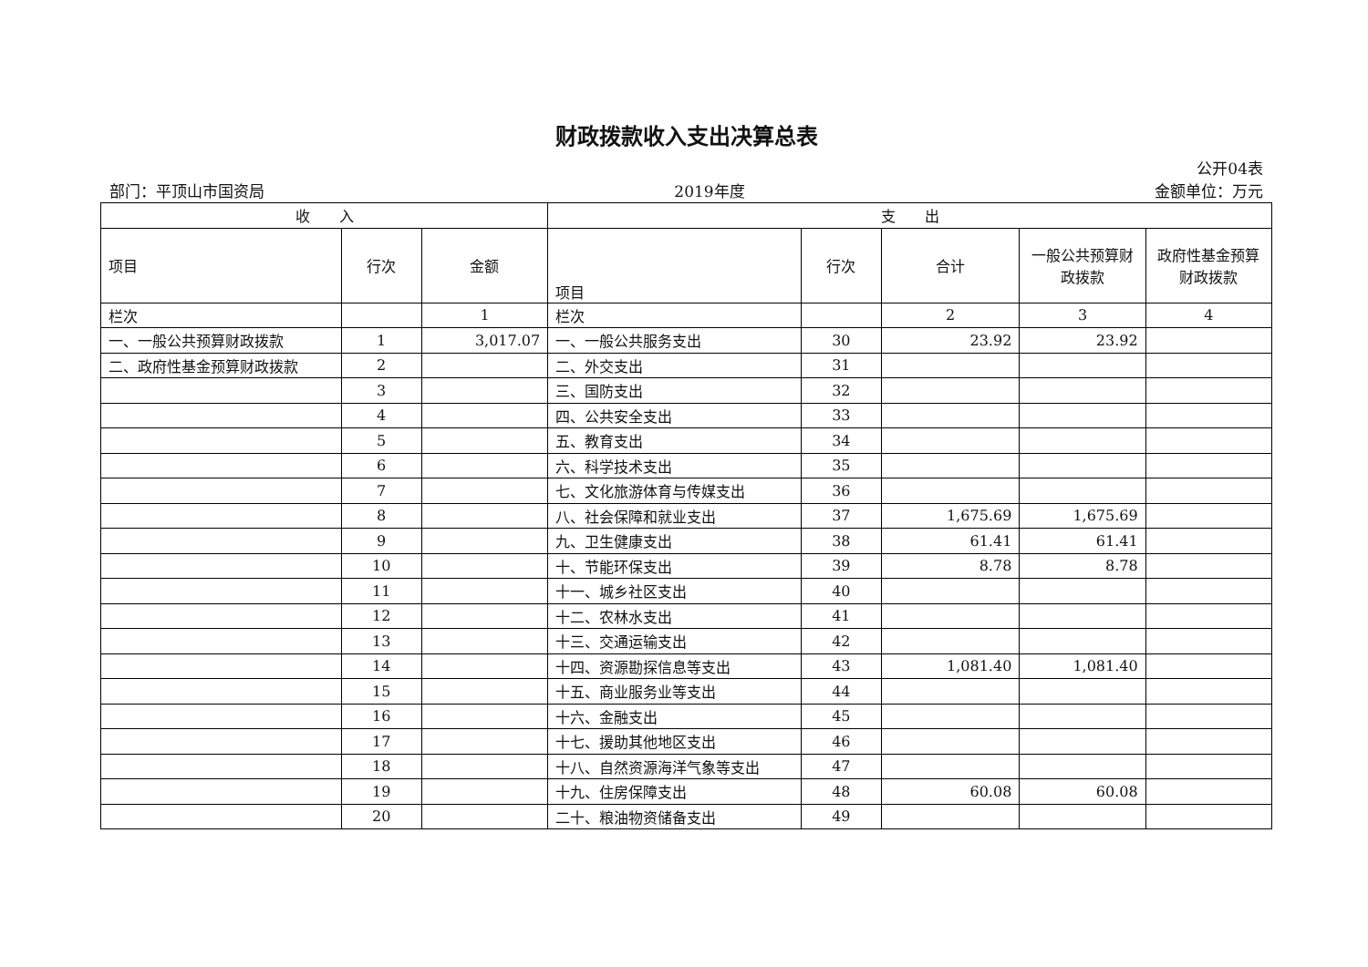财政拨款收入支出决算总表
公开04表
部门：平顶山市国资局 2019年度 金额单位：万元
| 收 入 | | | 支 出 | | | | |
| --- | --- | --- | --- | --- | --- | --- | --- |
| 项目 | 行次 | 金额 | 项目 | 行次 | 合计 | 一般公共预算财政拨款 | 政府性基金预算财政拨款 |
| 栏次 | | 1 | 栏次 | | 2 | 3 | 4 |
| 一、一般公共预算财政拨款 | 1 | 3,017.07 | 一、一般公共服务支出 | 30 | 23.92 | 23.92 | |
| 二、政府性基金预算财政拨款 | 2 | | 二、外交支出 | 31 | | | |
| | 3 | | 三、国防支出 | 32 | | | |
| | 4 | | 四、公共安全支出 | 33 | | | |
| | 5 | | 五、教育支出 | 34 | | | |
| | 6 | | 六、科学技术支出 | 35 | | | |
| | 7 | | 七、文化旅游体育与传媒支出 | 36 | | | |
| | 8 | | 八、社会保障和就业支出 | 37 | 1,675.69 | 1,675.69 | |
| | 9 | | 九、卫生健康支出 | 38 | 61.41 | 61.41 | |
| | 10 | | 十、节能环保支出 | 39 | 8.78 | 8.78 | |
| | 11 | | 十一、城乡社区支出 | 40 | | | |
| | 12 | | 十二、农林水支出 | 41 | | | |
| | 13 | | 十三、交通运输支出 | 42 | | | |
| | 14 | | 十四、资源勘探信息等支出 | 43 | 1,081.40 | 1,081.40 | |
| | 15 | | 十五、商业服务业等支出 | 44 | | | |
| | 16 | | 十六、金融支出 | 45 | | | |
| | 17 | | 十七、援助其他地区支出 | 46 | | | |
| | 18 | | 十八、自然资源海洋气象等支出 | 47 | | | |
| | 19 | | 十九、住房保障支出 | 48 | 60.08 | 60.08 | |
| | 20 | | 二十、粮油物资储备支出 | 49 | | | |